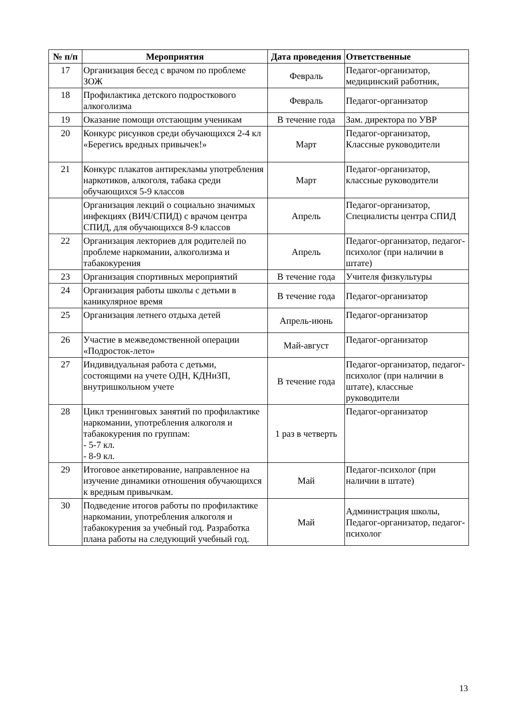| № п/п | Мероприятия | Дата проведения | Ответственные |
| --- | --- | --- | --- |
| 17 | Организация бесед с врачом по проблеме ЗОЖ | Февраль | Педагог-организатор, медицинский работник, |
| 18 | Профилактика детского подросткового алкоголизма | Февраль | Педагог-организатор |
| 19 | Оказание помощи отстающим ученикам | В течение года | Зам. директора по УВР |
| 20 | Конкурс рисунков среди обучающихся 2-4 кл «Берегись вредных привычек!» | Март | Педагог-организатор, Классные руководители |
| 21 | Конкурс плакатов антирекламы употребления наркотиков, алкоголя, табака среди обучающихся 5-9 классов | Март | Педагог-организатор, классные руководители |
| | Организация лекций о социально значимых инфекциях (ВИЧ/СПИД) с врачом центра СПИД, для обучающихся 8-9 классов | Апрель | Педагог-организатор, Специалисты центра СПИД |
| 22 | Организация лекториев для родителей по проблеме наркомании, алкоголизма и табакокурения | Апрель | Педагог-организатор, педагог-психолог (при наличии в штате) |
| 23 | Организация спортивных мероприятий | В течение года | Учителя физкультуры |
| 24 | Организация работы школы с детьми в каникулярное время | В течение года | Педагог-организатор |
| 25 | Организация летнего отдыха детей | Апрель-июнь | Педагог-организатор |
| 26 | Участие в межведомственной операции «Подросток-лето» | Май-август | Педагог-организатор |
| 27 | Индивидуальная работа с детьми, состоящими на учете ОДН, КДНиЗП, внутришкольном учете | В течение года | Педагог-организатор, педагог-психолог (при наличии в штате), классные руководители |
| 28 | Цикл тренинговых занятий по профилактике наркомании, употребления алкоголя и табакокурения по группам: - 5-7 кл. - 8-9 кл. | 1 раз в четверть | Педагог-организатор |
| 29 | Итоговое анкетирование, направленное на изучение динамики отношения обучающихся к вредным привычкам. | Май | Педагог-психолог (при наличии в штате) |
| 30 | Подведение итогов работы по профилактике наркомании, употребления алкоголя и табакокурения за учебный год. Разработка плана работы на следующий учебный год. | Май | Администрация школы, Педагог-организатор, педагог-психолог |
13